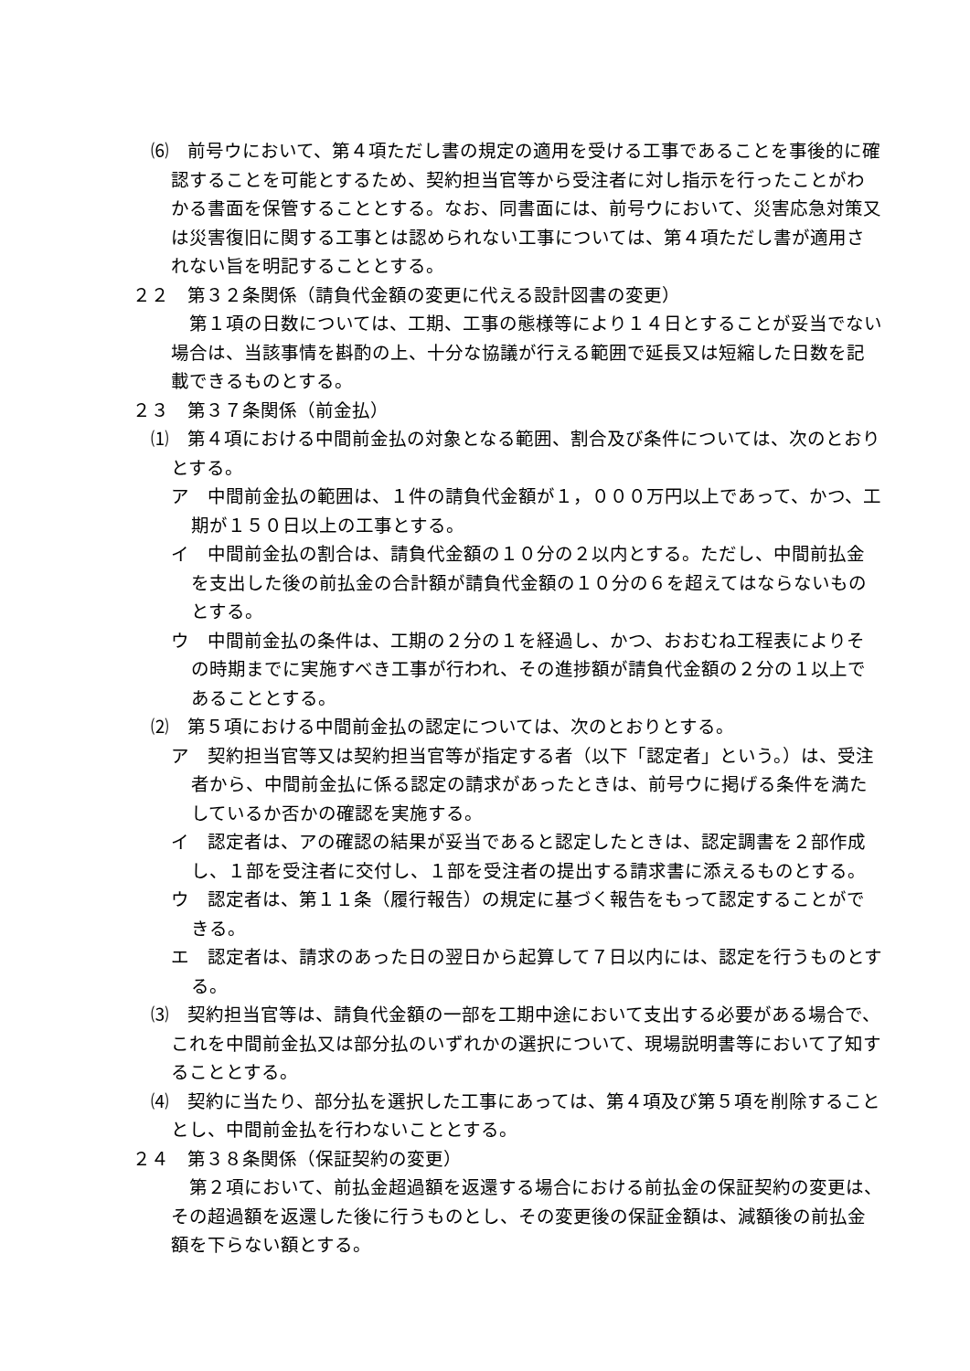⑹　前号ウにおいて、第４項ただし書の規定の適用を受ける工事であることを事後的に確認することを可能とするため、契約担当官等から受注者に対し指示を行ったことがわかる書面を保管することとする。なお、同書面には、前号ウにおいて、災害応急対策又は災害復旧に関する工事とは認められない工事については、第４項ただし書が適用されない旨を明記することとする。
２２　第３２条関係（請負代金額の変更に代える設計図書の変更）
第１項の日数については、工期、工事の態様等により１４日とすることが妥当でない場合は、当該事情を斟酌の上、十分な協議が行える範囲で延長又は短縮した日数を記載できるものとする。
２３　第３７条関係（前金払）
⑴　第４項における中間前金払の対象となる範囲、割合及び条件については、次のとおりとする。
ア　中間前金払の範囲は、１件の請負代金額が１，０００万円以上であって、かつ、工期が１５０日以上の工事とする。
イ　中間前金払の割合は、請負代金額の１０分の２以内とする。ただし、中間前払金を支出した後の前払金の合計額が請負代金額の１０分の６を超えてはならないものとする。
ウ　中間前金払の条件は、工期の２分の１を経過し、かつ、おおむね工程表によりその時期までに実施すべき工事が行われ、その進捗額が請負代金額の２分の１以上であることとする。
⑵　第５項における中間前金払の認定については、次のとおりとする。
ア　契約担当官等又は契約担当官等が指定する者（以下「認定者」という。）は、受注者から、中間前金払に係る認定の請求があったときは、前号ウに掲げる条件を満たしているか否かの確認を実施する。
イ　認定者は、アの確認の結果が妥当であると認定したときは、認定調書を２部作成し、１部を受注者に交付し、１部を受注者の提出する請求書に添えるものとする。
ウ　認定者は、第１１条（履行報告）の規定に基づく報告をもって認定することができる。
エ　認定者は、請求のあった日の翌日から起算して７日以内には、認定を行うものとする。
⑶　契約担当官等は、請負代金額の一部を工期中途において支出する必要がある場合で、これを中間前金払又は部分払のいずれかの選択について、現場説明書等において了知することとする。
⑷　契約に当たり、部分払を選択した工事にあっては、第４項及び第５項を削除することとし、中間前金払を行わないこととする。
２４　第３８条関係（保証契約の変更）
第２項において、前払金超過額を返還する場合における前払金の保証契約の変更は、その超過額を返還した後に行うものとし、その変更後の保証金額は、減額後の前払金額を下らない額とする。